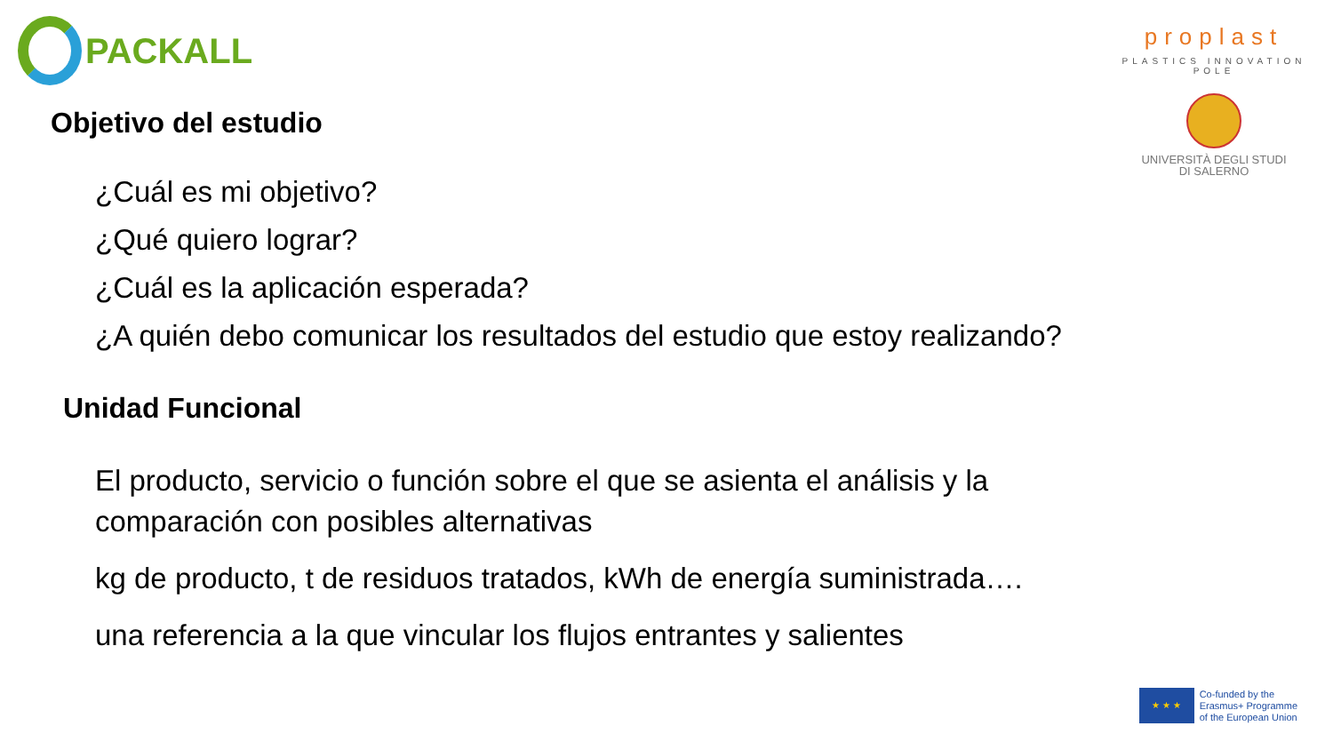PACKALL
proplast
PLASTICS INNOVATION POLE
UNIVERSITÀ DEGLI STUDI
DI SALERNO
Objetivo del estudio
¿Cuál es mi objetivo?
¿Qué quiero lograr?
¿Cuál es la aplicación esperada?
¿A quién debo comunicar los resultados del estudio que estoy realizando?
Unidad Funcional
El producto, servicio o función sobre el que se asienta el análisis y la comparación con posibles alternativas
kg de producto, t de residuos tratados, kWh de energía suministrada….
una referencia a la que vincular los flujos entrantes y salientes
★ ★ ★
Co-funded by the
Erasmus+ Programme
of the European Union